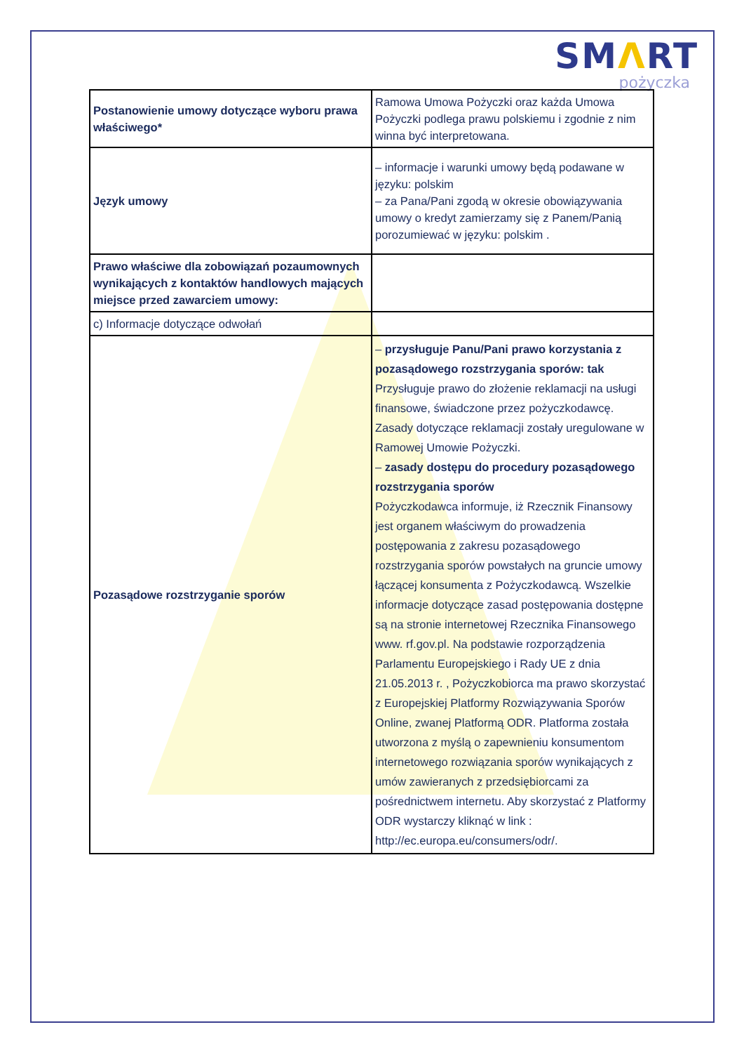SMΛRT
pożyczka
| Postanowienie umowy dotyczące wyboru prawa właściwego* | Ramowa Umowa Pożyczki oraz każda Umowa Pożyczki podlega prawu polskiemu i zgodnie z nim winna być interpretowana. |
| Język umowy | – informacje i warunki umowy będą podawane w języku: polskim – za Pana/Pani zgodą w okresie obowiązywania umowy o kredyt zamierzamy się z Panem/Panią porozumiewać w języku: polskim . |
| Prawo właściwe dla zobowiązań pozaumownych wynikających z kontaktów handlowych mających miejsce przed zawarciem umowy: | |
| c) Informacje dotyczące odwołań | |
| Pozasądowe rozstrzyganie sporów | – przysługuje Panu/Pani prawo korzystania z pozasądowego rozstrzygania sporów: tak Przysługuje prawo do złożenie reklamacji na usługi finansowe, świadczone przez pożyczkodawcę. Zasady dotyczące reklamacji zostały uregulowane w Ramowej Umowie Pożyczki. – zasady dostępu do procedury pozasądowego rozstrzygania sporów Pożyczkodawca informuje, iż Rzecznik Finansowy jest organem właściwym do prowadzenia postępowania z zakresu pozasądowego rozstrzygania sporów powstałych na gruncie umowy łączącej konsumenta z Pożyczkodawcą. Wszelkie informacje dotyczące zasad postępowania dostępne są na stronie internetowej Rzecznika Finansowego www. rf.gov.pl. Na podstawie rozporządzenia Parlamentu Europejskiego i Rady UE z dnia 21.05.2013 r. , Pożyczkobiorca ma prawo skorzystać z Europejskiej Platformy Rozwiązywania Sporów Online, zwanej Platformą ODR. Platforma została utworzona z myślą o zapewnieniu konsumentom internetowego rozwiązania sporów wynikających z umów zawieranych z przedsiębiorcami za pośrednictwem internetu. Aby skorzystać z Platformy ODR wystarczy kliknąć w link : http://ec.europa.eu/consumers/odr/. |